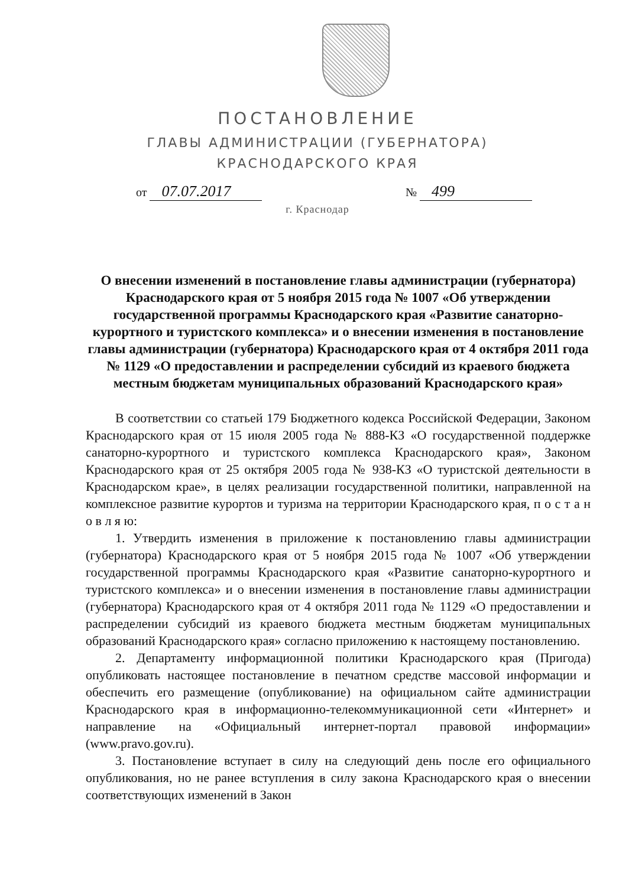ПОСТАНОВЛЕНИЕ
ГЛАВЫ АДМИНИСТРАЦИИ (ГУБЕРНАТОРА)
КРАСНОДАРСКОГО КРАЯ
от 07.07.2017
№ 499
г. Краснодар
О внесении изменений в постановление главы администрации (губернатора) Краснодарского края от 5 ноября 2015 года № 1007 «Об утверждении государственной программы Краснодарского края «Развитие санаторно-курортного и туристского комплекса» и о внесении изменения в постановление главы администрации (губернатора) Краснодарского края от 4 октября 2011 года № 1129 «О предоставлении и распределении субсидий из краевого бюджета местным бюджетам муниципальных образований Краснодарского края»
В соответствии со статьей 179 Бюджетного кодекса Российской Федерации, Законом Краснодарского края от 15 июля 2005 года № 888-КЗ «О государственной поддержке санаторно-курортного и туристского комплекса Краснодарского края», Законом Краснодарского края от 25 октября 2005 года № 938-КЗ «О туристской деятельности в Краснодарском крае», в целях реализации государственной политики, направленной на комплексное развитие курортов и туризма на территории Краснодарского края, п о с т а н о в л я ю:
1. Утвердить изменения в приложение к постановлению главы администрации (губернатора) Краснодарского края от 5 ноября 2015 года № 1007 «Об утверждении государственной программы Краснодарского края «Развитие санаторно-курортного и туристского комплекса» и о внесении изменения в постановление главы администрации (губернатора) Краснодарского края от 4 октября 2011 года № 1129 «О предоставлении и распределении субсидий из краевого бюджета местным бюджетам муниципальных образований Краснодарского края» согласно приложению к настоящему постановлению.
2. Департаменту информационной политики Краснодарского края (Пригода) опубликовать настоящее постановление в печатном средстве массовой информации и обеспечить его размещение (опубликование) на официальном сайте администрации Краснодарского края в информационно-телекоммуникационной сети «Интернет» и направление на «Официальный интернет-портал правовой информации» (www.pravo.gov.ru).
3. Постановление вступает в силу на следующий день после его официального опубликования, но не ранее вступления в силу закона Краснодарского края о внесении соответствующих изменений в Закон